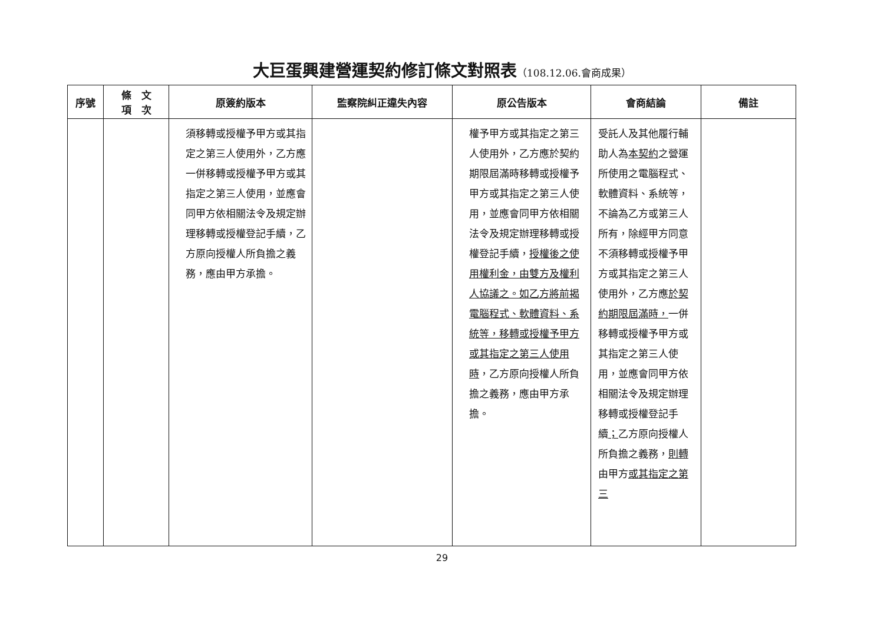大巨蛋興建營運契約修訂條文對照表（108.12.06.會商成果）
| 序號 | 條 文 項 次 | 原簽約版本 | 監察院糾正違失內容 | 原公告版本 | 會商結論 | 備註 |
| --- | --- | --- | --- | --- | --- | --- |
| | | 須移轉或授權予甲方或其指定之第三人使用外，乙方應一併移轉或授權予甲方或其指定之第三人使用，並應會同甲方依相關法令及規定辦理移轉或授權登記手續，乙方原向授權人所負擔之義務，應由甲方承擔。 | | 權予甲方或其指定之第三人使用外，乙方應於契約期限屆滿時移轉或授權予甲方或其指定之第三人使用，並應會同甲方依相關法令及規定辦理移轉或授權登記手續， 授權後之使用權利金，由雙方及權利人協議之。如乙方將前揭電腦程式、軟體資料、系統等，移轉或授權予甲方或其指定之第三人使用時 ，乙方原向授權人所負擔之義務，應由甲方承擔。 | 受託人及其他履行輔助人為 本契約 之營運所使用之電腦程式、軟體資料、系統等，不論為乙方或第三人所有，除經甲方同意不須移轉或授權予甲方或其指定之第三人使用外，乙方應 於契約期限屆滿時， 一併移轉或授權予甲方或其指定之第三人使用，並應會同甲方依相關法令及規定辦理移轉或授權登記手續 ； 乙方原向授權人所負擔之義務， 則轉 由甲方 或其指定之第三 | |
29